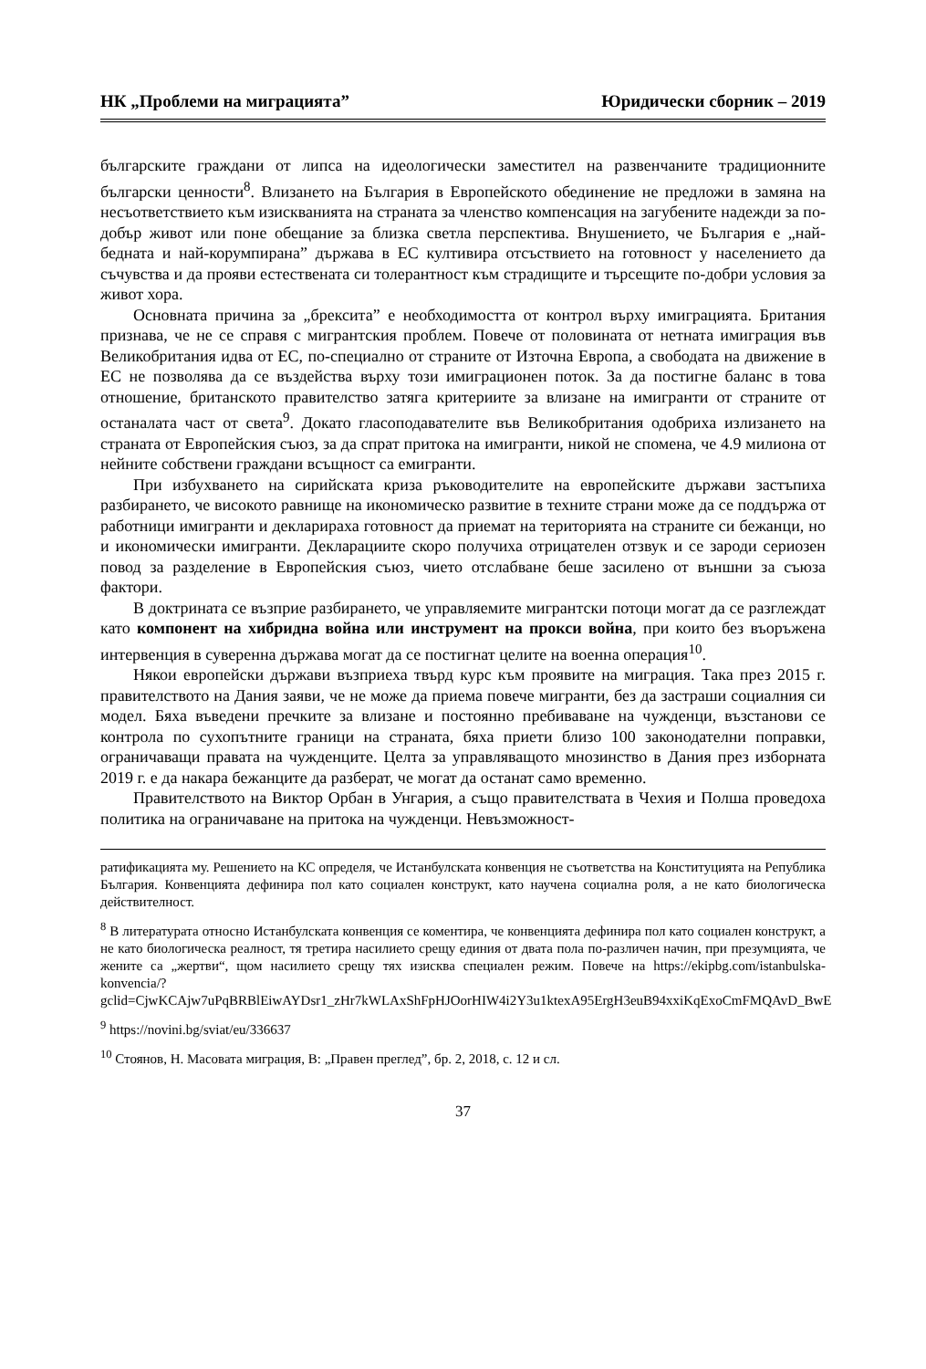НК „Проблеми на миграцията” Юридически сборник – 2019
българските граждани от липса на идеологически заместител на развенчаните традиционните български ценности<sup>8</sup>. Влизането на България в Европейското обединение не предложи в замяна на несъответствието към изискванията на страната за членство компенсация на загубените надежди за по-добър живот или поне обещание за близка светла перспектива. Внушението, че България е „най-бедната и най-корумпирана” държава в ЕС култивира отсъствието на готовност у населението да съчувства и да прояви естествената си толерантност към страдищите и търсещите по-добри условия за живот хора.
Основната причина за „брексита” е необходимостта от контрол върху имиграцията. Британия признава, че не се справя с мигрантския проблем. Повече от половината от нетната имиграция във Великобритания идва от ЕС, по-специално от страните от Източна Европа, а свободата на движение в ЕС не позволява да се въздейства върху този имиграционен поток. За да постигне баланс в това отношение, британското правителство затяга критериите за влизане на имигранти от страните от останалата част от света<sup>9</sup>. Докато гласоподавателите във Великобритания одобриха излизането на страната от Европейския съюз, за да спрат притока на имигранти, никой не спомена, че 4.9 милиона от нейните собствени граждани всъщност са емигранти.
При избухването на сирийската криза ръководителите на европейските държави застъпиха разбирането, че високото равнище на икономическо развитие в техните страни може да се поддържа от работници имигранти и декларираха готовност да приемат на територията на страните си бежанци, но и икономически имигранти. Декларациите скоро получиха отрицателен отзвук и се зароди сериозен повод за разделение в Европейския съюз, чието отслабване беше засилено от външни за съюза фактори.
В доктрината се възприе разбирането, че управляемите мигрантски потоци могат да се разглеждат като компонент на хибридна война или инструмент на прокси война, при които без въоръжена интервенция в суверенна държава могат да се постигнат целите на военна операция<sup>10</sup>.
Някои европейски държави възприеха твърд курс към проявите на миграция. Така през 2015 г. правителството на Дания заяви, че не може да приема повече мигранти, без да застраши социалния си модел. Бяха въведени пречките за влизане и постоянно пребиваване на чужденци, възстанови се контрола по сухопътните граници на страната, бяха приети близо 100 законодателни поправки, ограничаващи правата на чужденците. Целта за управляващото мнозинство в Дания през изборната 2019 г. е да накара бежанците да разберат, че могат да останат само временно.
Правителството на Виктор Орбан в Унгария, а също правителствата в Чехия и Полша проведоха политика на ограничаване на притока на чужденци. Невъзможност-
ратификацията му. Решението на КС определя, че Истанбулската конвенция не съответства на Конституцията на Република България. Конвенцията дефинира пол като социален конструкт, като научена социална роля, а не като биологическа действителност.
<sup>8</sup> В литературата относно Истанбулската конвенция се коментира, че конвенцията дефинира пол като социален конструкт, а не като биологическа реалност, тя третира насилието срещу единия от двата пола по-различен начин, при презумцията, че жените са „жертви“, щом насилието срещу тях изисква специален режим. Повече на https://ekipbg.com/istanbulska-konvencia/?gclid=CjwKCAjw7uPqBRBlEiwAYDsr1_zHr7kWLAxShFpHJOorHIW4i2Y3u1ktexA95ErgH3euB94xxiKqExoCmFMQAvD_BwE
<sup>9</sup> https://novini.bg/sviat/eu/336637
<sup>10</sup> Стоянов, Н. Масовата миграция, В: „Правен преглед”, бр. 2, 2018, с. 12 и сл.
37